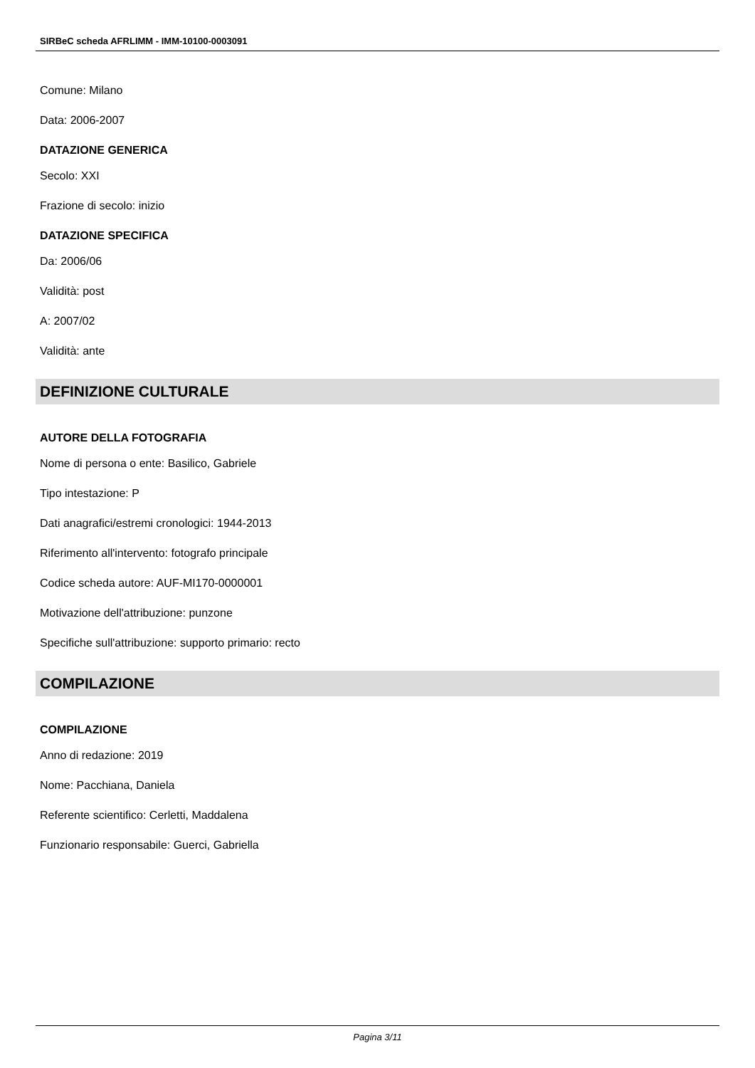SIRBeC scheda AFRLIMM - IMM-10100-0003091
Comune: Milano
Data: 2006-2007
DATAZIONE GENERICA
Secolo: XXI
Frazione di secolo: inizio
DATAZIONE SPECIFICA
Da: 2006/06
Validità: post
A: 2007/02
Validità: ante
DEFINIZIONE CULTURALE
AUTORE DELLA FOTOGRAFIA
Nome di persona o ente: Basilico, Gabriele
Tipo intestazione: P
Dati anagrafici/estremi cronologici: 1944-2013
Riferimento all'intervento: fotografo principale
Codice scheda autore: AUF-MI170-0000001
Motivazione dell'attribuzione: punzone
Specifiche sull'attribuzione: supporto primario: recto
COMPILAZIONE
COMPILAZIONE
Anno di redazione: 2019
Nome: Pacchiana, Daniela
Referente scientifico: Cerletti, Maddalena
Funzionario responsabile: Guerci, Gabriella
Pagina 3/11